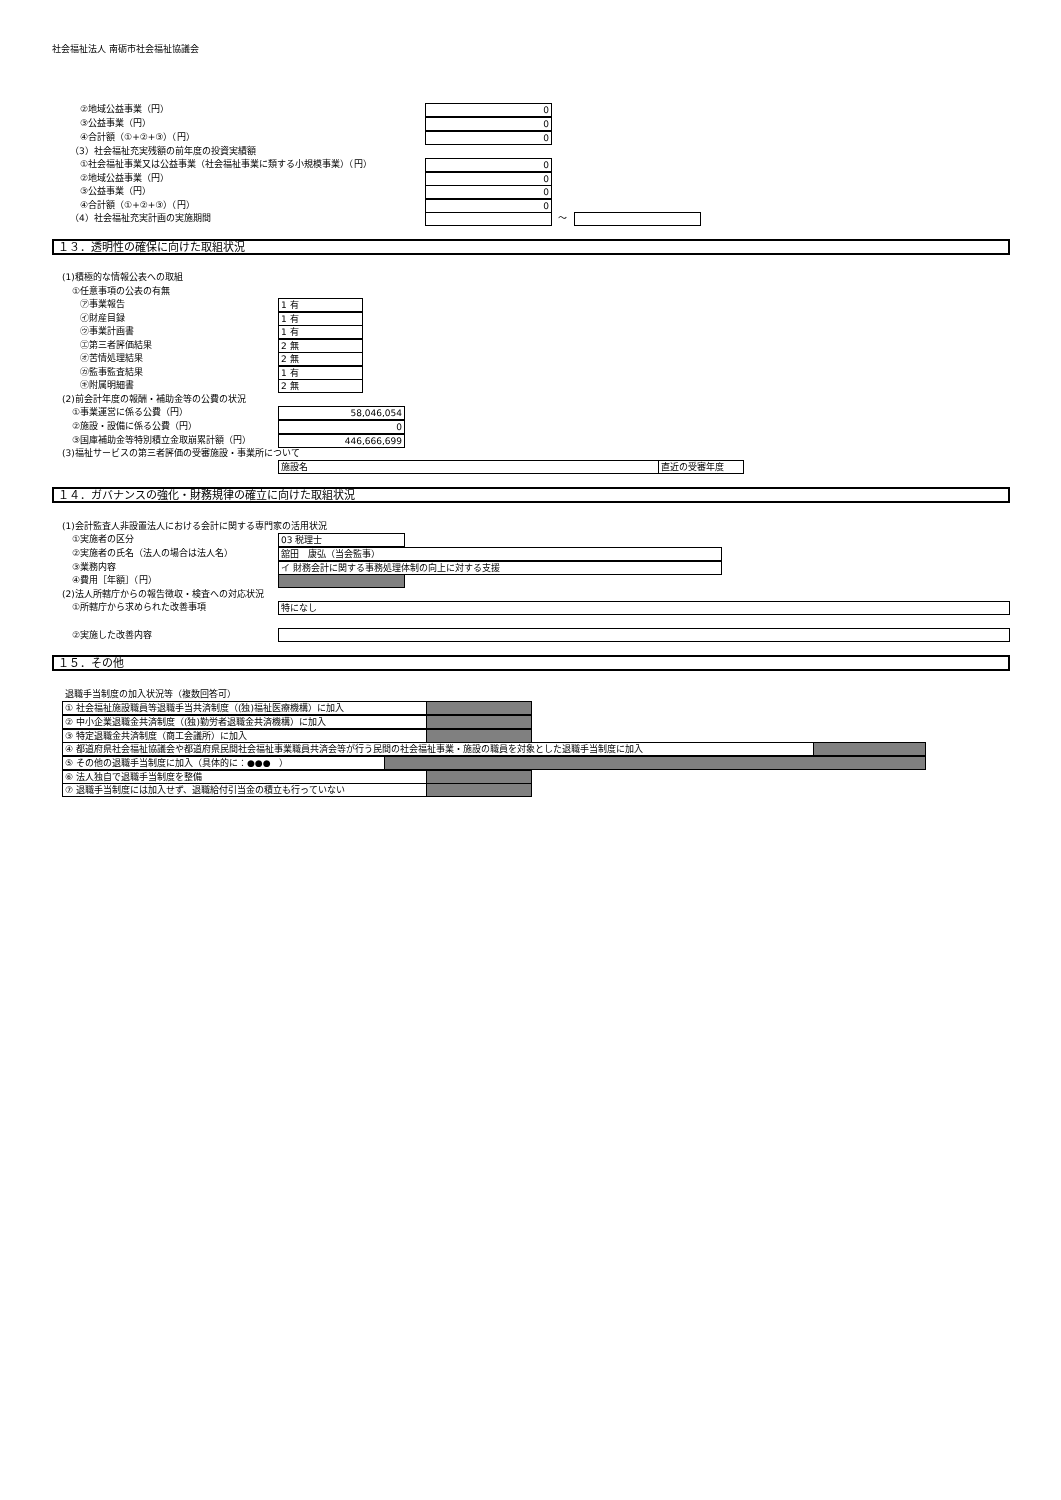社会福祉法人 南砺市社会福祉協議会
②地域公益事業（円） 0
③公益事業（円） 0
④合計額（①+②+③）（円） 0
（3）社会福祉充実残額の前年度の投資実績額
①社会福祉事業又は公益事業（社会福祉事業に類する小規模事業）（円） 0
②地域公益事業（円） 0
③公益事業（円） 0
④合計額（①+②+③）（円） 0
（4）社会福祉充実計画の実施期間 ～
１３．透明性の確保に向けた取組状況
(1)積極的な情報公表への取組
①任意事項の公表の有無
㋐事業報告 1 有
㋑財産目録 1 有
㋒事業計画書 1 有
㋓第三者評価結果 2 無
㋔苦情処理結果 2 無
㋕監事監査結果 1 有
㋖附属明細書 2 無
(2)前会計年度の報酬・補助金等の公費の状況
①事業運営に係る公費（円） 58,046,054
②施設・設備に係る公費（円） 0
③国庫補助金等特別積立金取崩累計額（円） 446,666,699
(3)福祉サービスの第三者評価の受審施設・事業所について
施設名 直近の受審年度
１４．ガバナンスの強化・財務規律の確立に向けた取組状況
(1)会計監査人非設置法人における会計に関する専門家の活用状況
①実施者の区分 03 税理士
②実施者の氏名（法人の場合は法人名） 舘田　康弘（当会監事）
③業務内容 イ 財務会計に関する事務処理体制の向上に対する支援
④費用［年額］（円）
(2)法人所轄庁からの報告徴収・検査への対応状況
①所轄庁から求められた改善事項 特になし
②実施した改善内容
１５．その他
退職手当制度の加入状況等（複数回答可）
① 社会福祉施設職員等退職手当共済制度（(独)福祉医療機構）に加入
② 中小企業退職金共済制度（(独)勤労者退職金共済機構）に加入
③ 特定退職金共済制度（商工会議所）に加入
④ 都道府県社会福祉協議会や都道府県民間社会福祉事業職員共済会等が行う民間の社会福祉事業・施設の職員を対象とした退職手当制度に加入
⑤ その他の退職手当制度に加入（具体的に：●●●　）
⑥ 法人独自で退職手当制度を整備
⑦ 退職手当制度には加入せず、退職給付引当金の積立も行っていない